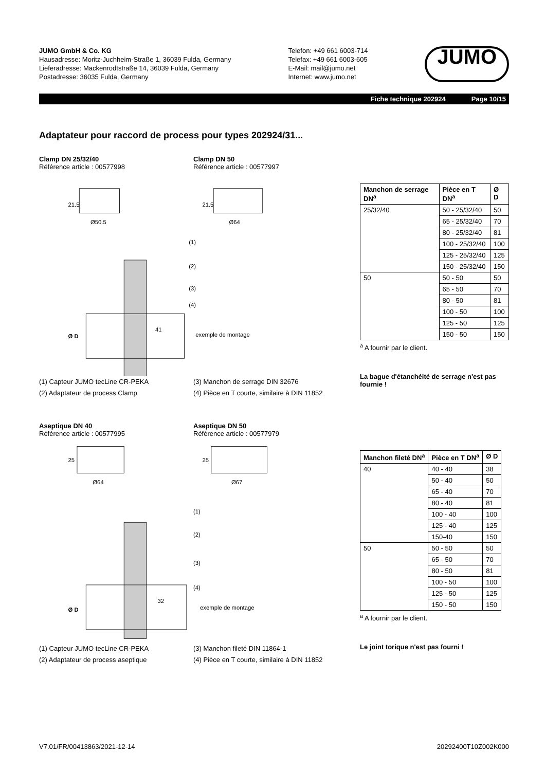JUMO GmbH & Co. KG
Hausadresse: Moritz-Juchheim-Straße 1, 36039 Fulda, Germany
Lieferadresse: Mackenrodtstraße 14, 36039 Fulda, Germany
Postadresse: 36035 Fulda, Germany
Telefon: +49 661 6003-714
Telefax: +49 661 6003-605
E-Mail: mail@jumo.net
Internet: www.jumo.net
JUMO
Fiche technique 202924 Page 10/15
Adaptateur pour raccord de process pour types 202924/31...
Clamp DN 25/32/40
Référence article : 00577998
Clamp DN 50
Référence article : 00577997
21.5
Ø50.5
21.5
Ø64
(1)
(2)
(3)
(4)
exemple de montage
Ø D
41
(1) Capteur JUMO tecLine CR-PEKA (3) Manchon de serrage DIN 32676
(2) Adaptateur de process Clamp (4) Pièce en T courte, similaire à DIN 11852
| Manchon de serrage DN<sup>a</sup> | Pièce en T DN<sup>a</sup> | Ø D |
| --- | --- | --- |
| 25/32/40 | 50 - 25/32/40 | 50 |
| | 65 - 25/32/40 | 70 |
| | 80 - 25/32/40 | 81 |
| | 100 - 25/32/40 | 100 |
| | 125 - 25/32/40 | 125 |
| | 150 - 25/32/40 | 150 |
| 50 | 50 - 50 | 50 |
| | 65 - 50 | 70 |
| | 80 - 50 | 81 |
| | 100 - 50 | 100 |
| | 125 - 50 | 125 |
| | 150 - 50 | 150 |
<sup>a</sup> A fournir par le client.
La bague d'étanchéité de serrage n'est pas fournie !
Aseptique DN 40
Référence article : 00577995
Aseptique DN 50
Référence article : 00577979
25
Ø64
25
Ø67
(1)
(2)
(3)
(4)
exemple de montage
Ø D
32
(1) Capteur JUMO tecLine CR-PEKA (3) Manchon fileté DIN 11864-1
(2) Adaptateur de process aseptique (4) Pièce en T courte, similaire à DIN 11852
| Manchon fileté DN<sup>a</sup> | Pièce en T DN<sup>a</sup> | Ø D |
| --- | --- | --- |
| 40 | 40 - 40 | 38 |
| | 50 - 40 | 50 |
| | 65 - 40 | 70 |
| | 80 - 40 | 81 |
| | 100 - 40 | 100 |
| | 125 - 40 | 125 |
| | 150-40 | 150 |
| 50 | 50 - 50 | 50 |
| | 65 - 50 | 70 |
| | 80 - 50 | 81 |
| | 100 - 50 | 100 |
| | 125 - 50 | 125 |
| | 150 - 50 | 150 |
<sup>a</sup> A fournir par le client.
Le joint torique n'est pas fourni !
V7.01/FR/00413863/2021-12-14 20292400T10Z002K000